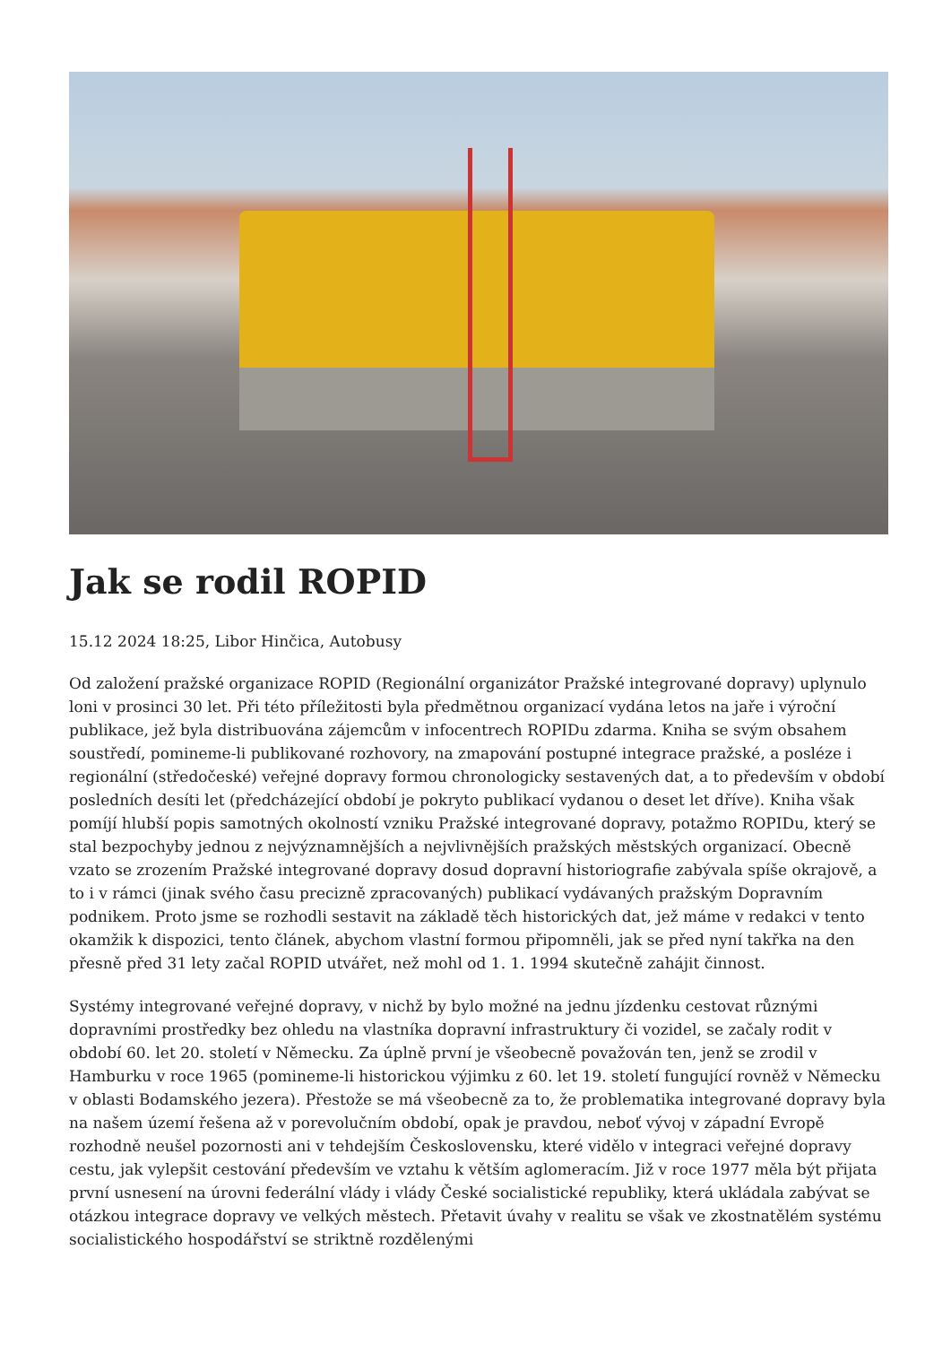Jak se rodil ROPID
15.12 2024 18:25, Libor Hinčica, Autobusy
Od založení pražské organizace ROPID (Regionální organizátor Pražské integrované dopravy) uplynulo loni v prosinci 30 let. Při této příležitosti byla předmětnou organizací vydána letos na jaře i výroční publikace, jež byla distribuována zájemcům v infocentrech ROPIDu zdarma. Kniha se svým obsahem soustředí, pomineme-li publikované rozhovory, na zmapování postupné integrace pražské, a posléze i regionální (středočeské) veřejné dopravy formou chronologicky sestavených dat, a to především v období posledních desíti let (předcházející období je pokryto publikací vydanou o deset let dříve). Kniha však pomíjí hlubší popis samotných okolností vzniku Pražské integrované dopravy, potažmo ROPIDu, který se stal bezpochyby jednou z nejvýznamnějších a nejvlivnějších pražských městských organizací. Obecně vzato se zrozením Pražské integrované dopravy dosud dopravní historiografie zabývala spíše okrajově, a to i v rámci (jinak svého času precizně zpracovaných) publikací vydávaných pražským Dopravním podnikem. Proto jsme se rozhodli sestavit na základě těch historických dat, jež máme v redakci v tento okamžik k dispozici, tento článek, abychom vlastní formou připomněli, jak se před nyní takřka na den přesně před 31 lety začal ROPID utvářet, než mohl od 1. 1. 1994 skutečně zahájit činnost.
Systémy integrované veřejné dopravy, v nichž by bylo možné na jednu jízdenku cestovat různými dopravními prostředky bez ohledu na vlastníka dopravní infrastruktury či vozidel, se začaly rodit v období 60. let 20. století v Německu. Za úplně první je všeobecně považován ten, jenž se zrodil v Hamburku v roce 1965 (pomineme-li historickou výjimku z 60. let 19. století fungující rovněž v Německu v oblasti Bodamského jezera). Přestože se má všeobecně za to, že problematika integrované dopravy byla na našem území řešena až v porevolučním období, opak je pravdou, neboť vývoj v západní Evropě rozhodně neušel pozornosti ani v tehdejším Československu, které vidělo v integraci veřejné dopravy cestu, jak vylepšit cestování především ve vztahu k větším aglomeracím. Již v roce 1977 měla být přijata první usnesení na úrovni federální vlády i vlády České socialistické republiky, která ukládala zabývat se otázkou integrace dopravy ve velkých městech. Přetavit úvahy v realitu se však ve zkostnatělém systému socialistického hospodářství se striktně rozdělenými